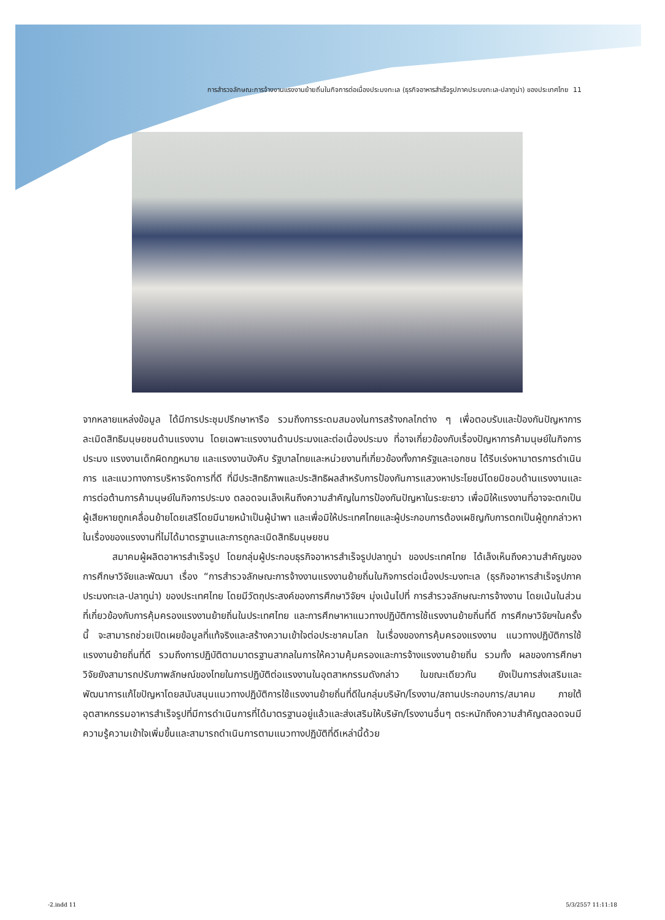การสำรวจลักษณะการจ้างงานแรงงานย้ายถิ่นในกิจการต่อเนื่องประมงทะเล (ธุรกิจอาหารสำเร็จรูปภาคประมงทะเล-ปลาทูน่า) ของประเทศไทย 11
จากหลายแหล่งข้อมูล ได้มีการประชุมปรึกษาหารือ รวมถึงการระดมสมองในการสร้างกลไกต่าง ๆ เพื่อตอบรับและป้องกันปัญหาการละเมิดสิทธิมนุษยชนด้านแรงงาน โดยเฉพาะแรงงานด้านประมงและต่อเนื่องประมง ที่อาจเกี่ยวข้องกับเรื่องปัญหาการค้ามนุษย์ในกิจการประมง แรงงานเด็กผิดกฎหมาย และแรงงานบังคับ รัฐบาลไทยและหน่วยงานที่เกี่ยวข้องทั้งภาครัฐและเอกชน ได้รีบเร่งหามาตรการดำเนินการ และแนวทางการบริหารจัดการที่ดี ที่มีประสิทธิภาพและประสิทธิผลสำหรับการป้องกันการแสวงหาประโยชน์โดยมิชอบด้านแรงงานและการต่อต้านการค้ามนุษย์ในกิจการประมง ตลอดจนเล็งเห็นถึงความสำคัญในการป้องกันปัญหาในระยะยาว เพื่อมิให้แรงงานที่อาจจะตกเป็นผู้เสียหายถูกเคลื่อนย้ายโดยเสรีโดยมีนายหน้าเป็นผู้นำพา และเพื่อมิให้ประเทศไทยและผู้ประกอบการต้องเผชิญกับการตกเป็นผู้ถูกกล่าวหาในเรื่องของแรงงานที่ไม่ได้มาตรฐานและการถูกละเมิดสิทธิมนุษยชน
สมาคมผู้ผลิตอาหารสำเร็จรูป โดยกลุ่มผู้ประกอบธุรกิจอาหารสำเร็จรูปปลาทูน่า ของประเทศไทย ได้เล็งเห็นถึงความสำคัญของการศึกษาวิจัยและพัฒนา เรื่อง “การสำรวจลักษณะการจ้างงานแรงงานย้ายถิ่นในกิจการต่อเนื่องประมงทะเล (ธุรกิจอาหารสำเร็จรูปภาคประมงทะเล-ปลาทูน่า) ของประเทศไทย โดยมีวัตถุประสงค์ของการศึกษาวิจัยฯ มุ่งเน้นไปที่ การสำรวจลักษณะการจ้างงาน โดยเน้นในส่วนที่เกี่ยวข้องกับการคุ้มครองแรงงานย้ายถิ่นในประเทศไทย และการศึกษาหาแนวทางปฏิบัติการใช้แรงงานย้ายถิ่นที่ดี การศึกษาวิจัยฯในครั้งนี้ จะสามารถช่วยเปิดเผยข้อมูลที่แท้จริงและสร้างความเข้าใจต่อประชาคมโลก ในเรื่องของการคุ้มครองแรงงาน แนวทางปฏิบัติการใช้แรงงานย้ายถิ่นที่ดี รวมถึงการปฏิบัติตามมาตรฐานสากลในการให้ความคุ้มครองและการจ้างแรงงานย้ายถิ่น รวมทั้ง ผลของการศึกษาวิจัยยังสามารถปรับภาพลักษณ์ของไทยในการปฏิบัติต่อแรงงานในอุตสาหกรรมดังกล่าว ในขณะเดียวกัน ยังเป็นการส่งเสริมและพัฒนาการแก้ไขปัญหาโดยสนับสนุนแนวทางปฏิบัติการใช้แรงงานย้ายถิ่นที่ดีในกลุ่มบริษัท/โรงงาน/สถานประกอบการ/สมาคม ภายใต้อุตสาหกรรมอาหารสำเร็จรูปที่มีการดำเนินการที่ได้มาตรฐานอยู่แล้วและส่งเสริมให้บริษัท/โรงงานอื่นๆ ตระหนักถึงความสำคัญตลอดจนมีความรู้ความเข้าใจเพิ่มขึ้นและสามารถดำเนินการตามแนวทางปฏิบัติที่ดีเหล่านี้ด้วย
-2.indd 11 5/3/2557 11:11:18